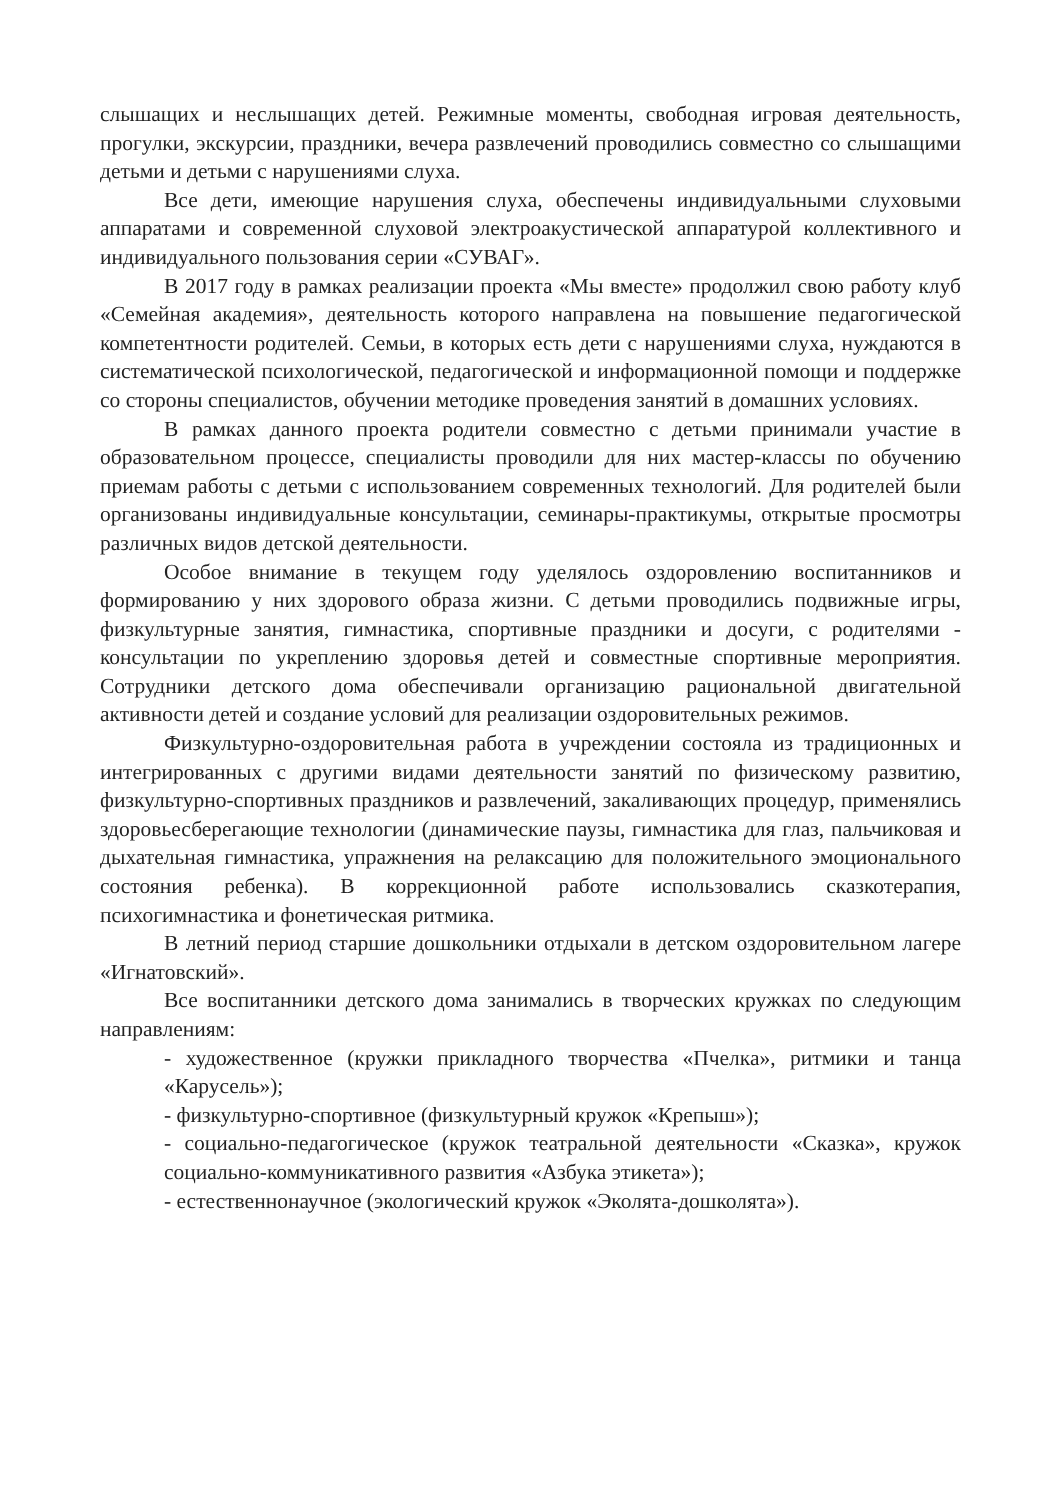слышащих и неслышащих детей. Режимные моменты, свободная игровая деятельность, прогулки, экскурсии, праздники, вечера развлечений проводились совместно со слышащими детьми и детьми с нарушениями слуха.
Все дети, имеющие нарушения слуха, обеспечены индивидуальными слуховыми аппаратами и современной слуховой электроакустической аппаратурой коллективного и индивидуального пользования серии «СУВАГ».
В 2017 году в рамках реализации проекта «Мы вместе» продолжил свою работу клуб «Семейная академия», деятельность которого направлена на повышение педагогической компетентности родителей. Семьи, в которых есть дети с нарушениями слуха, нуждаются в систематической психологической, педагогической и информационной помощи и поддержке со стороны специалистов, обучении методике проведения занятий в домашних условиях.
В рамках данного проекта родители совместно с детьми принимали участие в образовательном процессе, специалисты проводили для них мастер-классы по обучению приемам работы с детьми с использованием современных технологий. Для родителей были организованы индивидуальные консультации, семинары-практикумы, открытые просмотры различных видов детской деятельности.
Особое внимание в текущем году уделялось оздоровлению воспитанников и формированию у них здорового образа жизни. С детьми проводились подвижные игры, физкультурные занятия, гимнастика, спортивные праздники и досуги, с родителями - консультации по укреплению здоровья детей и совместные спортивные мероприятия. Сотрудники детского дома обеспечивали организацию рациональной двигательной активности детей и создание условий для реализации оздоровительных режимов.
Физкультурно-оздоровительная работа в учреждении состояла из традиционных и интегрированных с другими видами деятельности занятий по физическому развитию, физкультурно-спортивных праздников и развлечений, закаливающих процедур, применялись здоровьесберегающие технологии (динамические паузы, гимнастика для глаз, пальчиковая и дыхательная гимнастика, упражнения на релаксацию для положительного эмоционального состояния ребенка). В коррекционной работе использовались сказкотерапия, психогимнастика и фонетическая ритмика.
В летний период старшие дошкольники отдыхали в детском оздоровительном лагере «Игнатовский».
Все воспитанники детского дома занимались в творческих кружках по следующим направлениям:
- художественное (кружки прикладного творчества «Пчелка», ритмики и танца «Карусель»);
- физкультурно-спортивное (физкультурный кружок «Крепыш»);
- социально-педагогическое (кружок театральной деятельности «Сказка», кружок социально-коммуникативного развития «Азбука этикета»);
- естественнонаучное (экологический кружок «Эколята-дошколята»).